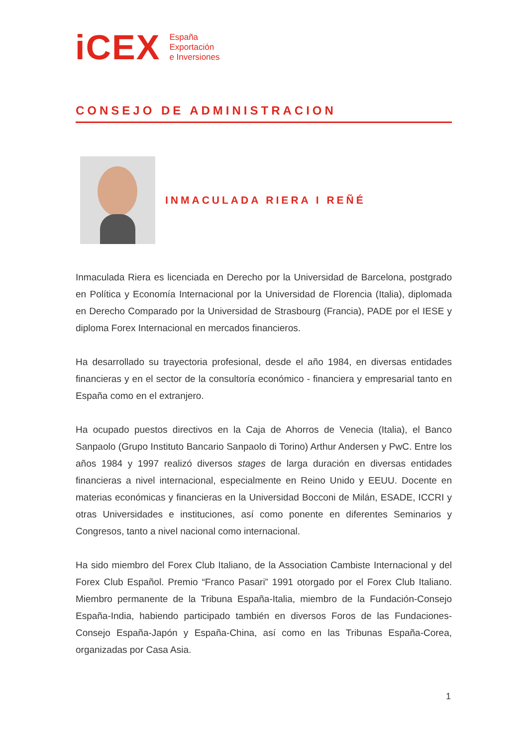iCEX
España
Exportación
e Inversiones
CONSEJO DE ADMINISTRACION
INMACULADA RIERA I REÑÉ
Inmaculada Riera es licenciada en Derecho por la Universidad de Barcelona, postgrado en Política y Economía Internacional por la Universidad de Florencia (Italia), diplomada en Derecho Comparado por la Universidad de Strasbourg (Francia), PADE por el IESE y diploma Forex Internacional en mercados financieros.
Ha desarrollado su trayectoria profesional, desde el año 1984, en diversas entidades financieras y en el sector de la consultoría económico - financiera y empresarial tanto en España como en el extranjero.
Ha ocupado puestos directivos en la Caja de Ahorros de Venecia (Italia), el Banco Sanpaolo (Grupo Instituto Bancario Sanpaolo di Torino) Arthur Andersen y PwC. Entre los años 1984 y 1997 realizó diversos stages de larga duración en diversas entidades financieras a nivel internacional, especialmente en Reino Unido y EEUU. Docente en materias económicas y financieras en la Universidad Bocconi de Milán, ESADE, ICCRI y otras Universidades e instituciones, así como ponente en diferentes Seminarios y Congresos, tanto a nivel nacional como internacional.
Ha sido miembro del Forex Club Italiano, de la Association Cambiste Internacional y del Forex Club Español. Premio “Franco Pasari” 1991 otorgado por el Forex Club Italiano. Miembro permanente de la Tribuna España-Italia, miembro de la Fundación-Consejo España-India, habiendo participado también en diversos Foros de las Fundaciones-Consejo España-Japón y España-China, así como en las Tribunas España-Corea, organizadas por Casa Asia.
1